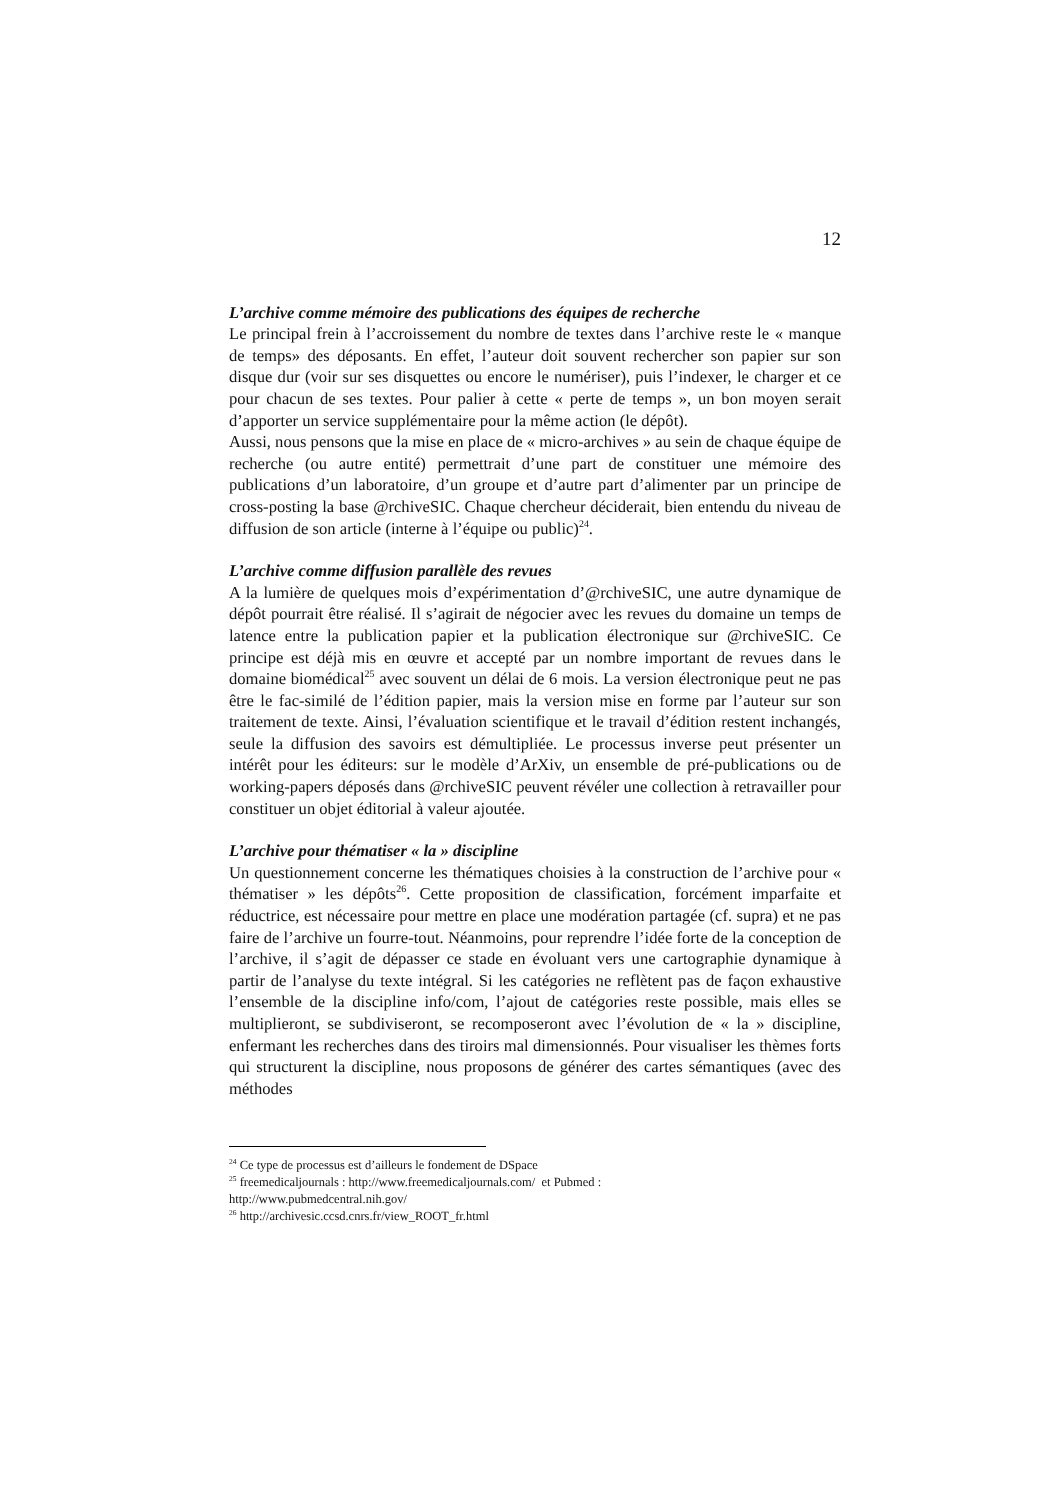12
L’archive comme mémoire des publications des équipes de recherche
Le principal frein à l’accroissement du nombre de textes dans l’archive reste le « manque de temps» des déposants. En effet, l’auteur doit souvent rechercher son papier sur son disque dur (voir sur ses disquettes ou encore le numériser), puis l’indexer, le charger et ce pour chacun de ses textes. Pour palier à cette « perte de temps », un bon moyen serait d’apporter un service supplémentaire pour la même action (le dépôt).
Aussi, nous pensons que la mise en place de « micro-archives » au sein de chaque équipe de recherche (ou autre entité) permettrait d’une part de constituer une mémoire des publications d’un laboratoire, d’un groupe et d’autre part d’alimenter par un principe de cross-posting la base @rchiveSIC. Chaque chercheur déciderait, bien entendu du niveau de diffusion de son article (interne à l’équipe ou public)<sup>24</sup>.
L’archive comme diffusion parallèle des revues
A la lumière de quelques mois d’expérimentation d’@rchiveSIC, une autre dynamique de dépôt pourrait être réalisé. Il s’agirait de négocier avec les revues du domaine un temps de latence entre la publication papier et la publication électronique sur @rchiveSIC. Ce principe est déjà mis en œuvre et accepté par un nombre important de revues dans le domaine biomédical<sup>25</sup> avec souvent un délai de 6 mois. La version électronique peut ne pas être le fac-similé de l’édition papier, mais la version mise en forme par l’auteur sur son traitement de texte. Ainsi, l’évaluation scientifique et le travail d’édition restent inchangés, seule la diffusion des savoirs est démultipliée. Le processus inverse peut présenter un intérêt pour les éditeurs: sur le modèle d’ArXiv, un ensemble de pré-publications ou de working-papers déposés dans @rchiveSIC peuvent révéler une collection à retravailler pour constituer un objet éditorial à valeur ajoutée.
L’archive pour thématiser « la » discipline
Un questionnement concerne les thématiques choisies à la construction de l’archive pour « thématiser » les dépôts<sup>26</sup>. Cette proposition de classification, forcément imparfaite et réductrice, est nécessaire pour mettre en place une modération partagée (cf. supra) et ne pas faire de l’archive un fourre-tout. Néanmoins, pour reprendre l’idée forte de la conception de l’archive, il s’agit de dépasser ce stade en évoluant vers une cartographie dynamique à partir de l’analyse du texte intégral. Si les catégories ne reflètent pas de façon exhaustive l’ensemble de la discipline info/com, l’ajout de catégories reste possible, mais elles se multiplieront, se subdiviseront, se recomposeront avec l’évolution de « la » discipline, enfermant les recherches dans des tiroirs mal dimensionnés. Pour visualiser les thèmes forts qui structurent la discipline, nous proposons de générer des cartes sémantiques (avec des méthodes
<sup>24</sup> Ce type de processus est d’ailleurs le fondement de DSpace
<sup>25</sup> freemedicaljournals : http://www.freemedicaljournals.com/ et Pubmed :
http://www.pubmedcentral.nih.gov/
<sup>26</sup> http://archivesic.ccsd.cnrs.fr/view_ROOT_fr.html